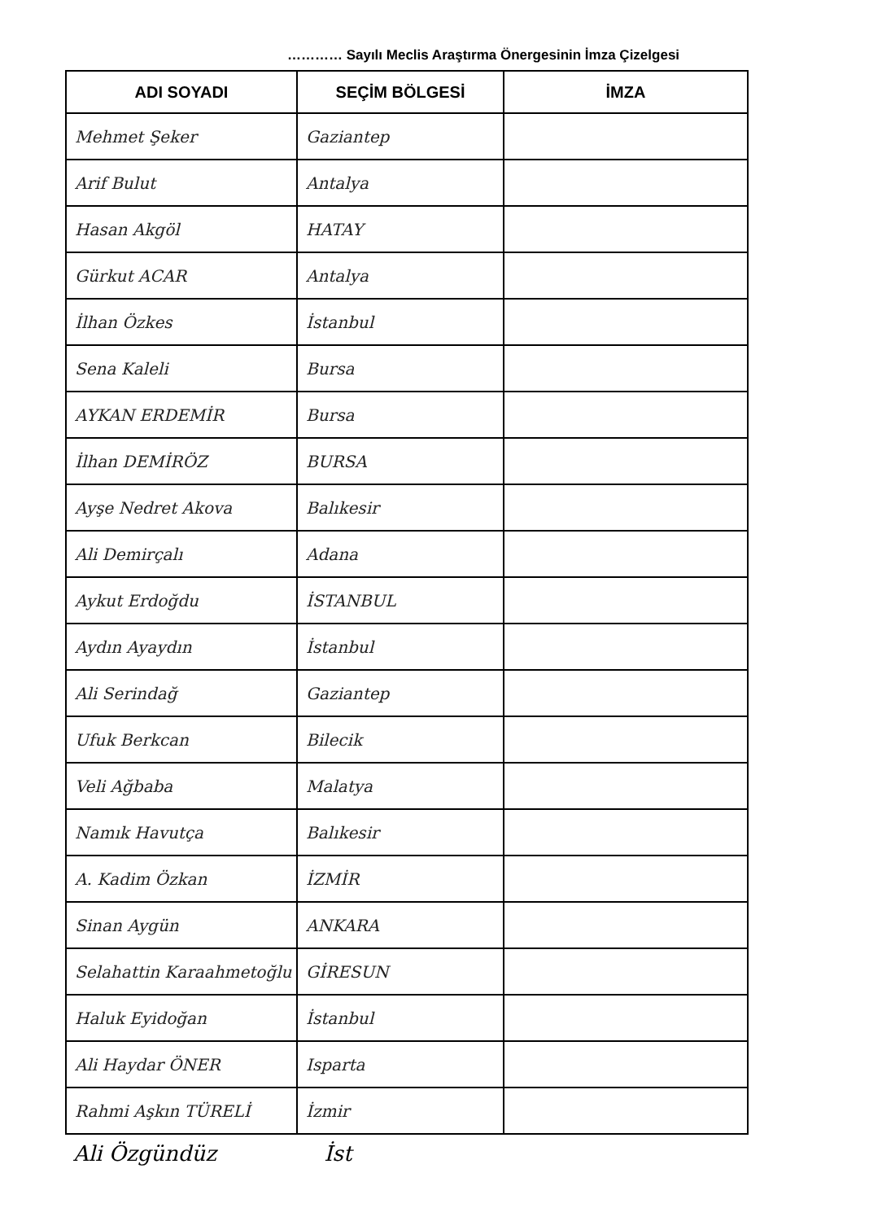………… Sayılı Meclis Araştırma Önergesinin İmza Çizelgesi
| ADI SOYADI | SEÇİM BÖLGESİ | İMZA |
| --- | --- | --- |
| Mehmet Şeker | Gaziantep | |
| Arif Bulut | Antalya | |
| Hasan Akgöl | HATAY | |
| Gürkut ACAR | Antalya | |
| İlhan Özkes | İstanbul | |
| Sena Kaleli | Bursa | |
| AYKAN ERDEMİR | Bursa | |
| İlhan DEMİRÖZ | BURSA | |
| Ayşe Nedret Akova | Balıkesir | |
| Ali Demirçalı | Adana | |
| Aykut Erdoğdu | İSTANBUL | |
| Aydın Ayaydın | İstanbul | |
| Ali Serindağ | Gaziantep | |
| Ufuk Berkcan | Bilecik | |
| Veli Ağbaba | Malatya | |
| Namık Havutça | Balıkesir | |
| A. Kadim Özkan | İZMİR | |
| Sinan Aygün | ANKARA | |
| Selahattin Karaahmetoğlu | GİRESUN | |
| Haluk Eyidoğan | İstanbul | |
| Ali Haydar ÖNER | Isparta | |
| Rahmi Aşkın TÜRELİ | İzmir | |
Ali Özgündüz İst